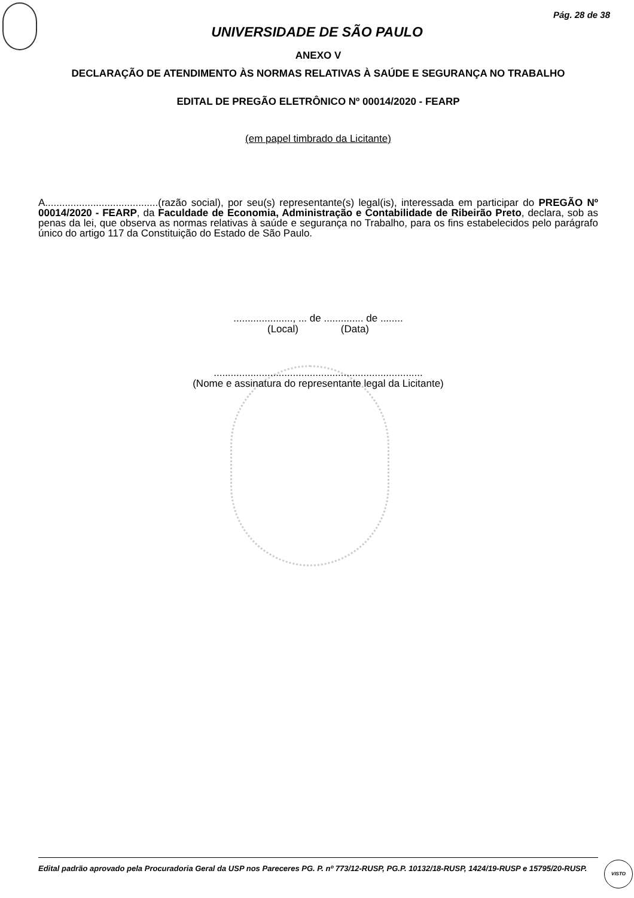Pág. 28 de 38
UNIVERSIDADE DE SÃO PAULO
ANEXO V
DECLARAÇÃO DE ATENDIMENTO ÀS NORMAS RELATIVAS À SAÚDE E SEGURANÇA NO TRABALHO
EDITAL DE PREGÃO ELETRÔNICO Nº 00014/2020 - FEARP
(em papel timbrado da Licitante)
A........................................(razão social), por seu(s) representante(s) legal(is), interessada em participar do PREGÃO Nº 00014/2020 - FEARP, da Faculdade de Economia, Administração e Contabilidade de Ribeirão Preto, declara, sob as penas da lei, que observa as normas relativas à saúde e segurança no Trabalho, para os fins estabelecidos pelo parágrafo único do artigo 117 da Constituição do Estado de São Paulo.
....................., ... de .............. de ........
(Local) (Data)
..........................................................................
(Nome e assinatura do representante legal da Licitante)
Edital padrão aprovado pela Procuradoria Geral da USP nos Pareceres PG. P. nº 773/12-RUSP, PG.P. 10132/18-RUSP, 1424/19-RUSP e 15795/20-RUSP.
VISTO